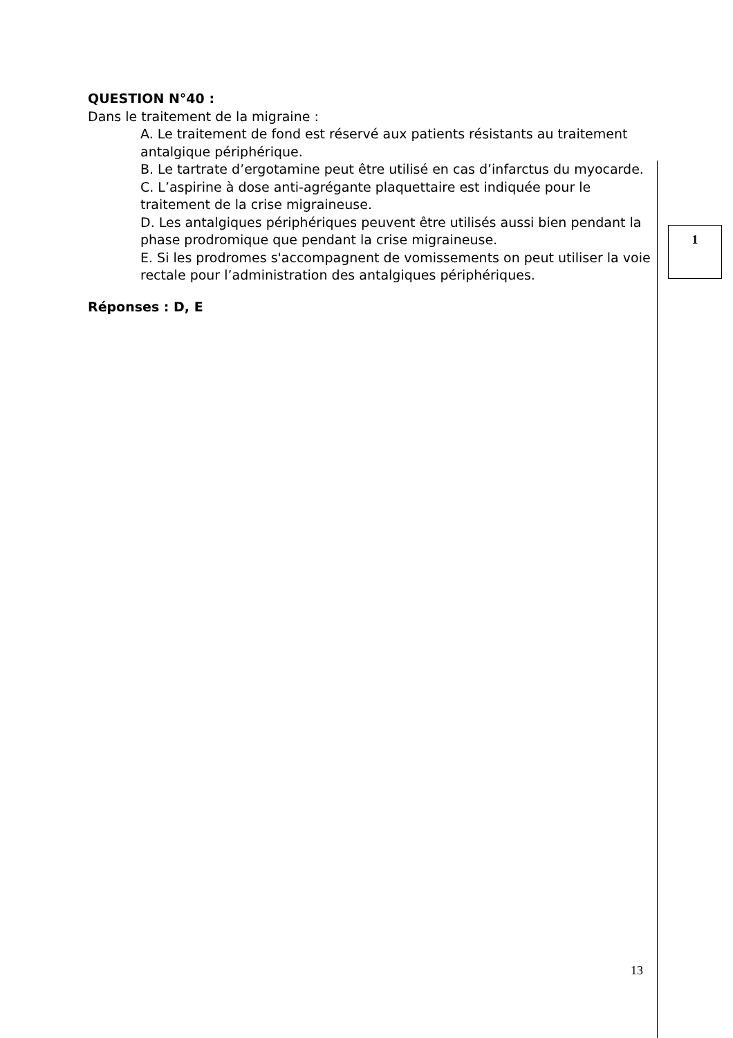QUESTION N°40 :
Dans le traitement de la migraine :
A. Le traitement de fond est réservé aux patients résistants au traitement antalgique périphérique.
B. Le tartrate d’ergotamine peut être utilisé en cas d’infarctus du myocarde.
C. L’aspirine à dose anti-agrégante plaquettaire est indiquée pour le traitement de la crise migraineuse.
D. Les antalgiques périphériques peuvent être utilisés aussi bien pendant la phase prodromique que pendant la crise migraineuse.
E. Si les prodromes s'accompagnent de vomissements on peut utiliser la voie rectale pour l’administration des antalgiques périphériques.
Réponses : D, E
1
13